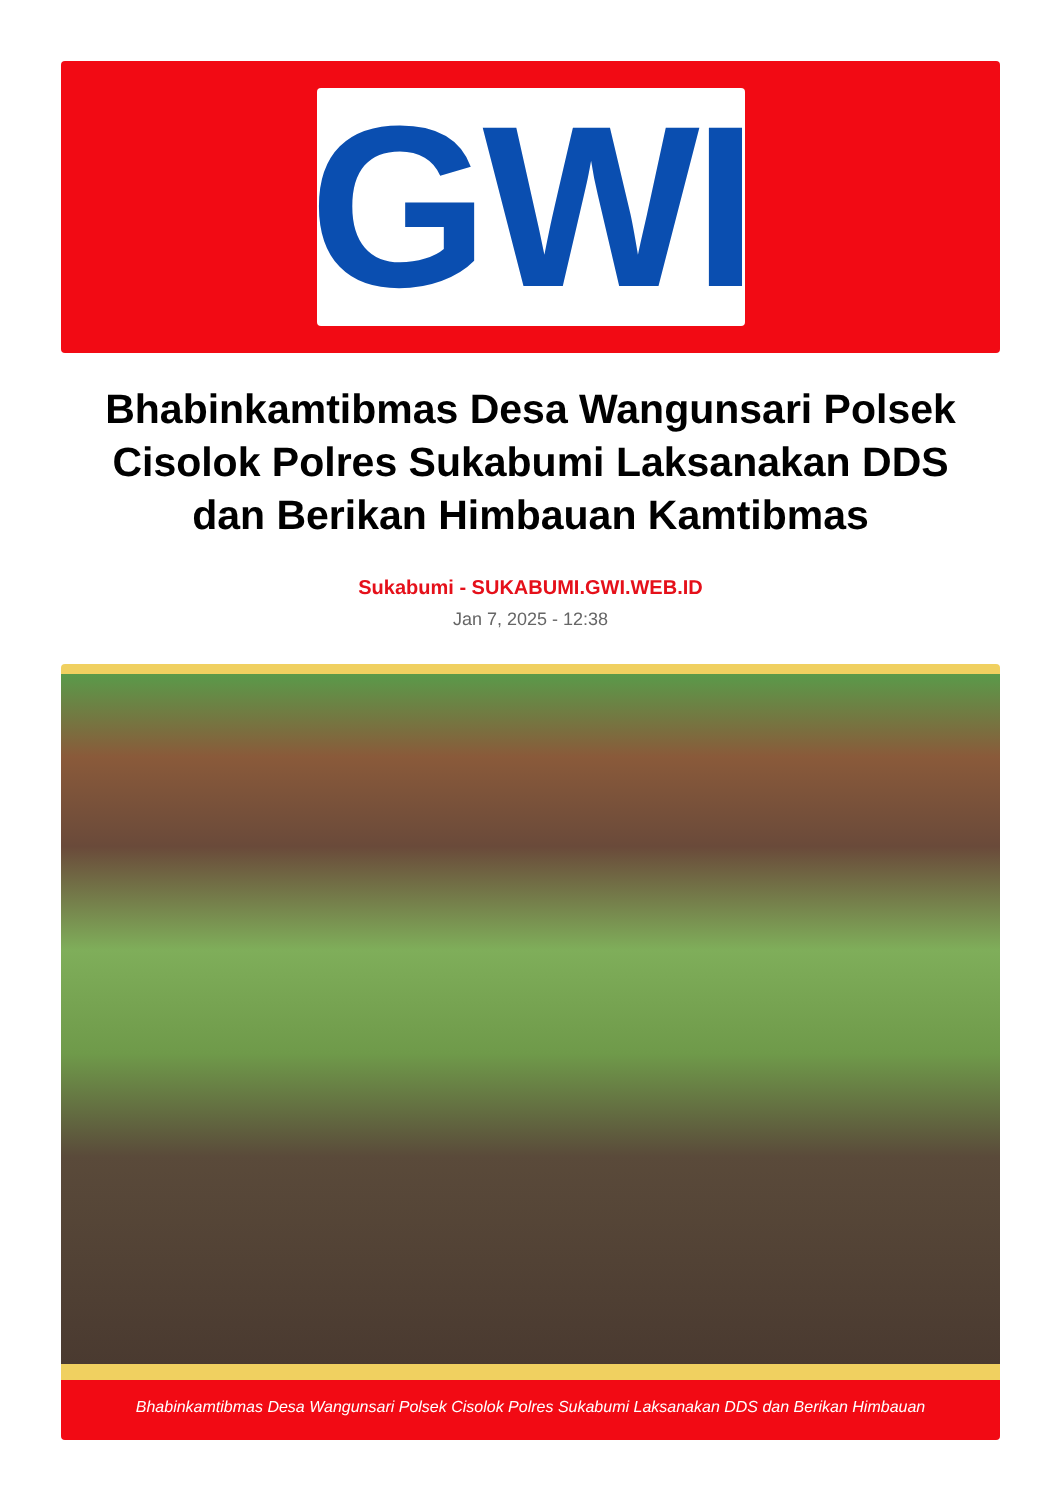GWI
Bhabinkamtibmas Desa Wangunsari Polsek Cisolok Polres Sukabumi Laksanakan DDS dan Berikan Himbauan Kamtibmas
Sukabumi - SUKABUMI.GWI.WEB.ID
Jan 7, 2025 - 12:38
Bhabinkamtibmas Desa Wangunsari Polsek Cisolok Polres Sukabumi Laksanakan DDS dan Berikan Himbauan